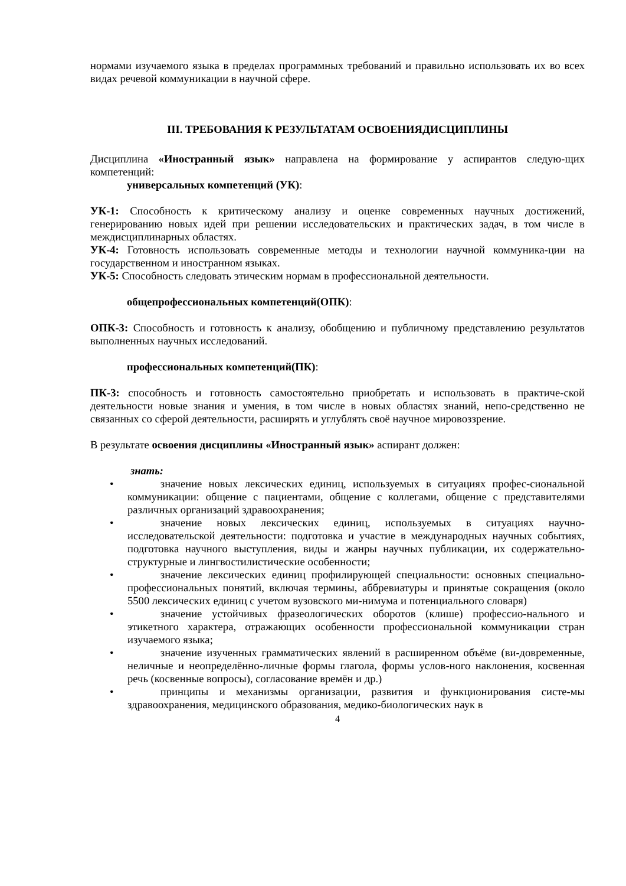нормами изучаемого языка в пределах программных требований и правильно использовать их во всех видах речевой коммуникации в научной сфере.
III. ТРЕБОВАНИЯ К РЕЗУЛЬТАТАМ ОСВОЕНИЯДИСЦИПЛИНЫ
Дисциплина «Иностранный язык» направлена на формирование у аспирантов следую-щих компетенций:
универсальных компетенций (УК):
УК-1: Способность к критическому анализу и оценке современных научных достижений, генерированию новых идей при решении исследовательских и практических задач, в том числе в междисциплинарных областях.
УК-4: Готовность использовать современные методы и технологии научной коммуника-ции на государственном и иностранном языках.
УК-5: Способность следовать этическим нормам в профессиональной деятельности.
общепрофессиональных компетенций(ОПК):
ОПК-3: Способность и готовность к анализу, обобщению и публичному представлению результатов выполненных научных исследований.
профессиональных компетенций(ПК):
ПК-3: способность и готовность самостоятельно приобретать и использовать в практиче-ской деятельности новые знания и умения, в том числе в новых областях знаний, непо-средственно не связанных со сферой деятельности, расширять и углублять своё научное мировоззрение.
В результате освоения дисциплины «Иностранный язык» аспирант должен:
знать:
•   значение новых лексических единиц, используемых в ситуациях профес-сиональной коммуникации: общение с пациентами, общение с коллегами, общение с представителями различных организаций здравоохранения;
•   значение новых лексических единиц, используемых в ситуациях научно-исследовательской деятельности: подготовка и участие в международных научных событиях, подготовка научного выступления, виды и жанры научных публикации, их содержательно-структурные и лингвостилистические особенности;
•   значение лексических единиц профилирующей специальности: основных специально-профессиональных понятий, включая термины, аббревиатуры и принятые сокращения (около 5500 лексических единиц с учетом вузовского ми-нимума и потенциального словаря)
•   значение устойчивых фразеологических оборотов (клише) профессио-нального и этикетного характера, отражающих особенности профессиональной коммуникации стран изучаемого языка;
•   значение изученных грамматических явлений в расширенном объёме (ви-довременные, неличные и неопределённо-личные формы глагола, формы услов-ного наклонения, косвенная речь (косвенные вопросы), согласование времён и др.)
•   принципы и механизмы организации, развития и функционирования систе-мы здравоохранения, медицинского образования, медико-биологических наук в
4